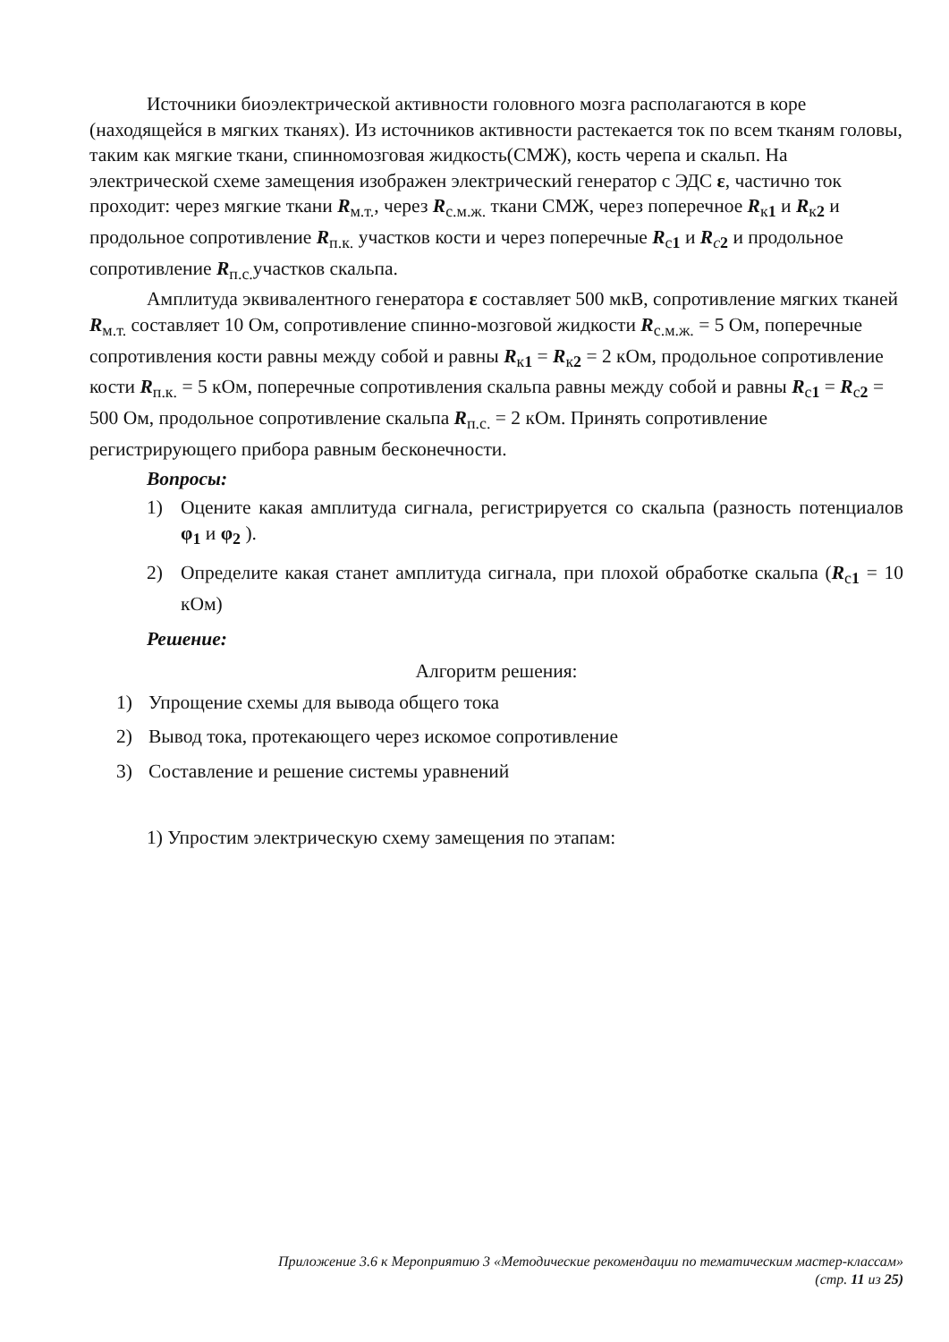Источники биоэлектрической активности головного мозга располагаются в коре (находящейся в мягких тканях). Из источников активности растекается ток по всем тканям головы, таким как мягкие ткани, спинномозговая жидкость(СМЖ), кость черепа и скальп. На электрической схеме замещения изображен электрический генератор с ЭДС ε, частично ток проходит: через мягкие ткани R<sub>м.т.</sub>, через R<sub>с.м.ж.</sub> ткани СМЖ, через поперечное R<sub>к1</sub> и R<sub>к2</sub> и продольное сопротивление R<sub>п.к.</sub> участков кости и через поперечные R<sub>с1</sub> и R<sub>c 2</sub> и продольное сопротивление R<sub>п.с.</sub>участков скальпа.
Амплитуда эквивалентного генератора ε составляет 500 мкВ, сопротивление мягких тканей R<sub>м.т.</sub> составляет 10 Ом, сопротивление спинно-мозговой жидкости R<sub>с.м.ж.</sub> = 5 Ом, поперечные сопротивления кости равны между собой и равны R<sub>к1</sub> = R<sub>к2</sub> = 2 кОм, продольное сопротивление кости R<sub>п.к.</sub> = 5 кОм, поперечные сопротивления скальпа равны между собой и равны R<sub>с1</sub> = R<sub>с2</sub> = 500 Ом, продольное сопротивление скальпа R<sub>п.с.</sub> = 2 кОм. Принять сопротивление регистрирующего прибора равным бесконечности.
Вопросы:
1) Оцените какая амплитуда сигнала, регистрируется со скальпа (разность потенциалов φ<sub>1</sub> и φ<sub>2</sub> ).
2) Определите какая станет амплитуда сигнала, при плохой обработке скальпа (R<sub>с1</sub> = 10 кОм)
Решение:
Алгоритм решения:
1) Упрощение схемы для вывода общего тока
2) Вывод тока, протекающего через искомое сопротивление
3) Составление и решение системы уравнений
1) Упростим электрическую схему замещения по этапам:
Приложение 3.6 к Мероприятию 3 «Методические рекомендации по тематическим мастер-классам»
(стр. 11 из 25)